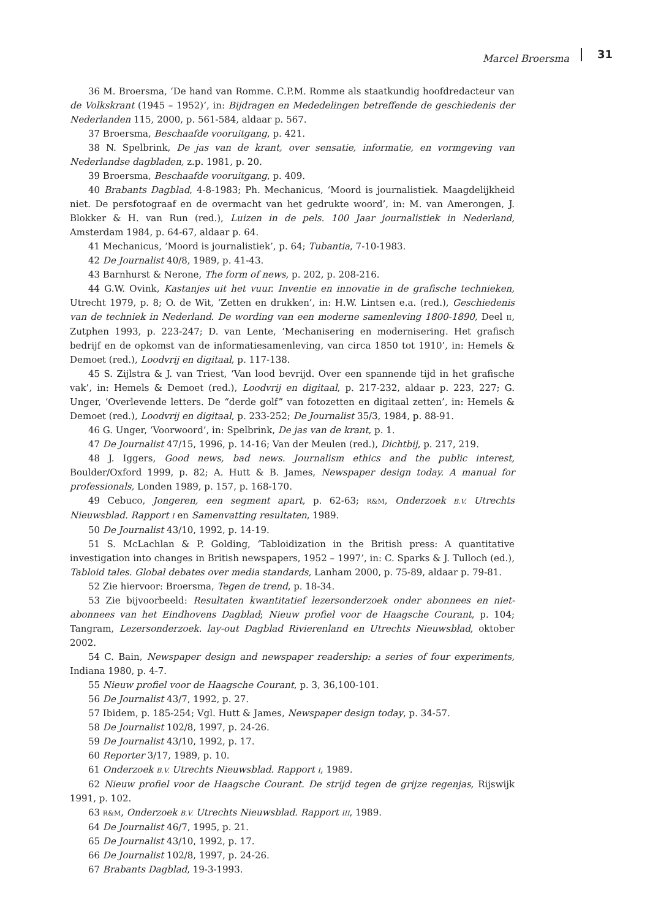Marcel Broersma 31
36 M. Broersma, ‘De hand van Romme. C.P.M. Romme als staatkundig hoofdredacteur van de Volkskrant (1945 – 1952)’, in: Bijdragen en Mededelingen betreffende de geschiedenis der Nederlanden 115, 2000, p. 561-584, aldaar p. 567.
37 Broersma, Beschaafde vooruitgang, p. 421.
38 N. Spelbrink, De jas van de krant, over sensatie, informatie, en vormgeving van Nederlandse dagbladen, z.p. 1981, p. 20.
39 Broersma, Beschaafde vooruitgang, p. 409.
40 Brabants Dagblad, 4-8-1983; Ph. Mechanicus, ‘Moord is journalistiek. Maagdelijkheid niet. De persfotograaf en de overmacht van het gedrukte woord’, in: M. van Amerongen, J. Blokker & H. van Run (red.), Luizen in de pels. 100 Jaar journalistiek in Nederland, Amsterdam 1984, p. 64-67, aldaar p. 64.
41 Mechanicus, ‘Moord is journalistiek’, p. 64; Tubantia, 7-10-1983.
42 De Journalist 40/8, 1989, p. 41-43.
43 Barnhurst & Nerone, The form of news, p. 202, p. 208-216.
44 G.W. Ovink, Kastanjes uit het vuur. Inventie en innovatie in de grafische technieken, Utrecht 1979, p. 8; O. de Wit, ‘Zetten en drukken’, in: H.W. Lintsen e.a. (red.), Geschiedenis van de techniek in Nederland. De wording van een moderne samenleving 1800-1890, Deel II, Zutphen 1993, p. 223-247; D. van Lente, ‘Mechanisering en modernisering. Het grafisch bedrijf en de opkomst van de informatiesamenleving, van circa 1850 tot 1910’, in: Hemels & Demoet (red.), Loodvrij en digitaal, p. 117-138.
45 S. Zijlstra & J. van Triest, ‘Van lood bevrijd. Over een spannende tijd in het grafische vak’, in: Hemels & Demoet (red.), Loodvrij en digitaal, p. 217-232, aldaar p. 223, 227; G. Unger, ‘Overlevende letters. De “derde golf” van fotozetten en digitaal zetten’, in: Hemels & Demoet (red.), Loodvrij en digitaal, p. 233-252; De Journalist 35/3, 1984, p. 88-91.
46 G. Unger, ‘Voorwoord’, in: Spelbrink, De jas van de krant, p. 1.
47 De Journalist 47/15, 1996, p. 14-16; Van der Meulen (red.), Dichtbij, p. 217, 219.
48 J. Iggers, Good news, bad news. Journalism ethics and the public interest, Boulder/Oxford 1999, p. 82; A. Hutt & B. James, Newspaper design today. A manual for professionals, Londen 1989, p. 157, p. 168-170.
49 Cebuco, Jongeren, een segment apart, p. 62-63; R&M, Onderzoek B.V. Utrechts Nieuwsblad. Rapport I en Samenvatting resultaten, 1989.
50 De Journalist 43/10, 1992, p. 14-19.
51 S. McLachlan & P. Golding, ‘Tabloidization in the British press: A quantitative investigation into changes in British newspapers, 1952 – 1997’, in: C. Sparks & J. Tulloch (ed.), Tabloid tales. Global debates over media standards, Lanham 2000, p. 75-89, aldaar p. 79-81.
52 Zie hiervoor: Broersma, Tegen de trend, p. 18-34.
53 Zie bijvoorbeeld: Resultaten kwantitatief lezersonderzoek onder abonnees en niet-abonnees van het Eindhovens Dagblad; Nieuw profiel voor de Haagsche Courant, p. 104; Tangram, Lezersonderzoek. lay-out Dagblad Rivierenland en Utrechts Nieuwsblad, oktober 2002.
54 C. Bain, Newspaper design and newspaper readership: a series of four experiments, Indiana 1980, p. 4-7.
55 Nieuw profiel voor de Haagsche Courant, p. 3, 36,100-101.
56 De Journalist 43/7, 1992, p. 27.
57 Ibidem, p. 185-254; Vgl. Hutt & James, Newspaper design today, p. 34-57.
58 De Journalist 102/8, 1997, p. 24-26.
59 De Journalist 43/10, 1992, p. 17.
60 Reporter 3/17, 1989, p. 10.
61 Onderzoek B.V. Utrechts Nieuwsblad. Rapport I, 1989.
62 Nieuw profiel voor de Haagsche Courant. De strijd tegen de grijze regenjas, Rijswijk 1991, p. 102.
63 R&M, Onderzoek B.V. Utrechts Nieuwsblad. Rapport III, 1989.
64 De Journalist 46/7, 1995, p. 21.
65 De Journalist 43/10, 1992, p. 17.
66 De Journalist 102/8, 1997, p. 24-26.
67 Brabants Dagblad, 19-3-1993.